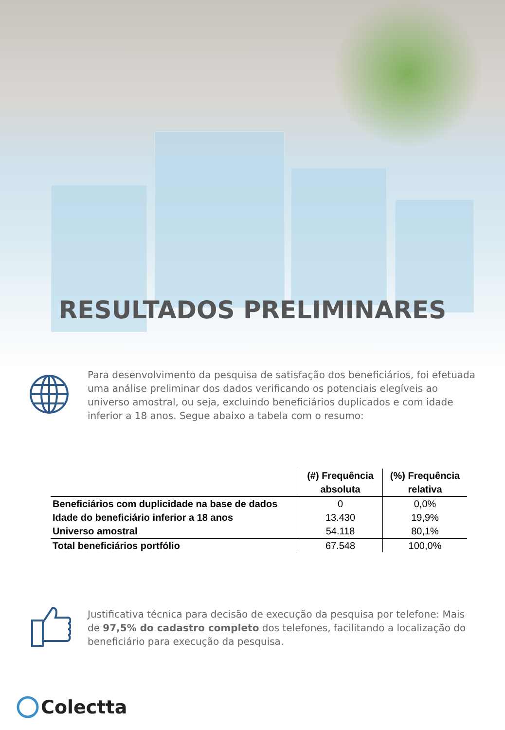RESULTADOS PRELIMINARES
Para desenvolvimento da pesquisa de satisfação dos beneficiários, foi efetuada uma análise preliminar dos dados verificando os potenciais elegíveis ao universo amostral, ou seja, excluindo beneficiários duplicados e com idade inferior a 18 anos. Segue abaixo a tabela com o resumo:
| | (#) Frequência absoluta | (%) Frequência relativa |
| --- | --- | --- |
| Beneficiários com duplicidade na base de dados | 0 | 0,0% |
| Idade do beneficiário inferior a 18 anos | 13.430 | 19,9% |
| Universo amostral | 54.118 | 80,1% |
| Total beneficiários portfólio | 67.548 | 100,0% |
Justificativa técnica para decisão de execução da pesquisa por telefone: Mais de 97,5% do cadastro completo dos telefones, facilitando a localização do beneficiário para execução da pesquisa.
Colectta